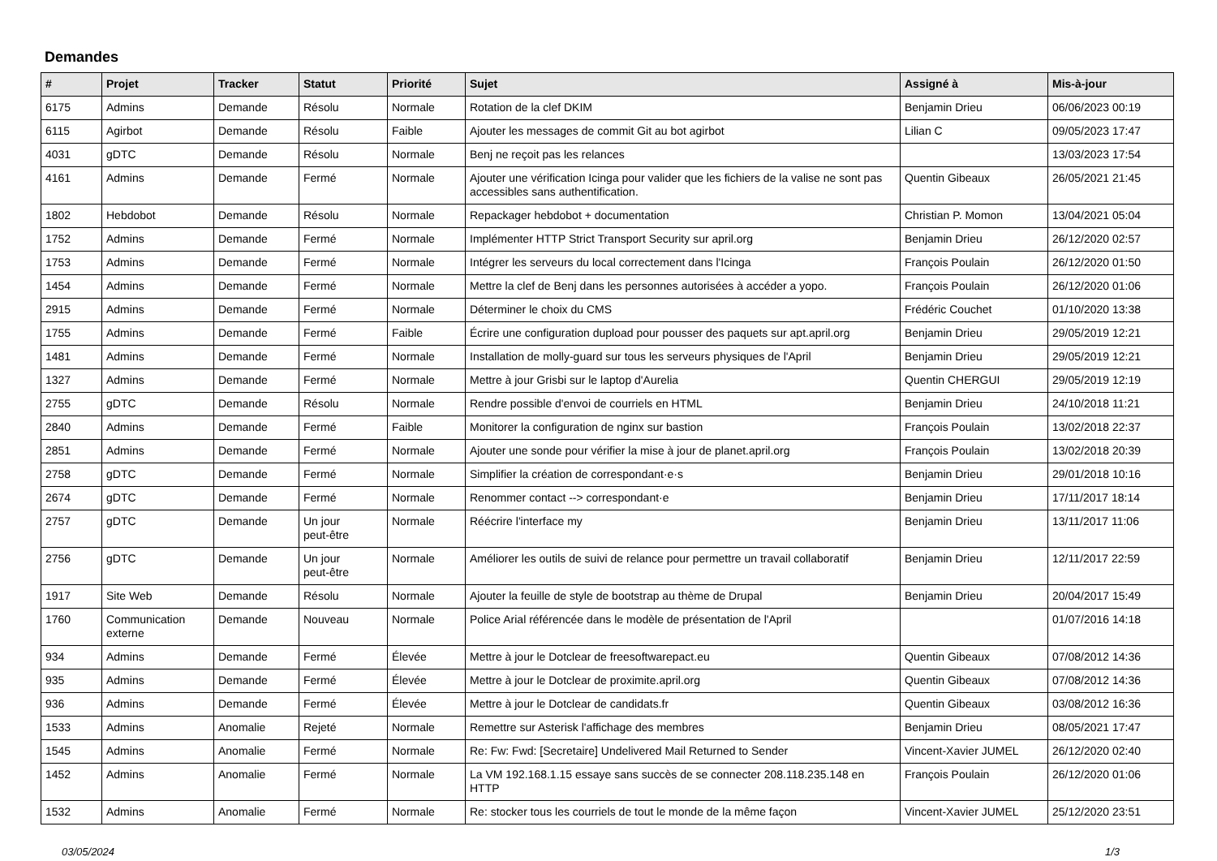Demandes
| # | Projet | Tracker | Statut | Priorité | Sujet | Assigné à | Mis-à-jour |
| --- | --- | --- | --- | --- | --- | --- | --- |
| 6175 | Admins | Demande | Résolu | Normale | Rotation de la clef DKIM | Benjamin Drieu | 06/06/2023 00:19 |
| 6115 | Agirbot | Demande | Résolu | Faible | Ajouter les messages de commit Git au bot agirbot | Lilian C | 09/05/2023 17:47 |
| 4031 | gDTC | Demande | Résolu | Normale | Benj ne reçoit pas les relances | | 13/03/2023 17:54 |
| 4161 | Admins | Demande | Fermé | Normale | Ajouter une vérification Icinga pour valider que les fichiers de la valise ne sont pas accessibles sans authentification. | Quentin Gibeaux | 26/05/2021 21:45 |
| 1802 | Hebdobot | Demande | Résolu | Normale | Repackager hebdobot + documentation | Christian P. Momon | 13/04/2021 05:04 |
| 1752 | Admins | Demande | Fermé | Normale | Implémenter HTTP Strict Transport Security sur april.org | Benjamin Drieu | 26/12/2020 02:57 |
| 1753 | Admins | Demande | Fermé | Normale | Intégrer les serveurs du local correctement dans l'Icinga | François Poulain | 26/12/2020 01:50 |
| 1454 | Admins | Demande | Fermé | Normale | Mettre la clef de Benj dans les personnes autorisées à accéder a yopo. | François Poulain | 26/12/2020 01:06 |
| 2915 | Admins | Demande | Fermé | Normale | Déterminer le choix du CMS | Frédéric Couchet | 01/10/2020 13:38 |
| 1755 | Admins | Demande | Fermé | Faible | Écrire une configuration dupload pour pousser des paquets sur apt.april.org | Benjamin Drieu | 29/05/2019 12:21 |
| 1481 | Admins | Demande | Fermé | Normale | Installation de molly-guard sur tous les serveurs physiques de l'April | Benjamin Drieu | 29/05/2019 12:21 |
| 1327 | Admins | Demande | Fermé | Normale | Mettre à jour Grisbi sur le laptop d'Aurelia | Quentin CHERGUI | 29/05/2019 12:19 |
| 2755 | gDTC | Demande | Résolu | Normale | Rendre possible d'envoi de courriels en HTML | Benjamin Drieu | 24/10/2018 11:21 |
| 2840 | Admins | Demande | Fermé | Faible | Monitorer la configuration de nginx sur bastion | François Poulain | 13/02/2018 22:37 |
| 2851 | Admins | Demande | Fermé | Normale | Ajouter une sonde pour vérifier la mise à jour de planet.april.org | François Poulain | 13/02/2018 20:39 |
| 2758 | gDTC | Demande | Fermé | Normale | Simplifier la création de correspondant·e·s | Benjamin Drieu | 29/01/2018 10:16 |
| 2674 | gDTC | Demande | Fermé | Normale | Renommer contact --> correspondant·e | Benjamin Drieu | 17/11/2017 18:14 |
| 2757 | gDTC | Demande | Un jour peut-être | Normale | Réécrire l'interface my | Benjamin Drieu | 13/11/2017 11:06 |
| 2756 | gDTC | Demande | Un jour peut-être | Normale | Améliorer les outils de suivi de relance pour permettre un travail collaboratif | Benjamin Drieu | 12/11/2017 22:59 |
| 1917 | Site Web | Demande | Résolu | Normale | Ajouter la feuille de style de bootstrap au thème de Drupal | Benjamin Drieu | 20/04/2017 15:49 |
| 1760 | Communication externe | Demande | Nouveau | Normale | Police Arial référencée dans le modèle de présentation de l'April | | 01/07/2016 14:18 |
| 934 | Admins | Demande | Fermé | Élevée | Mettre à jour le Dotclear de freesoftwarepact.eu | Quentin Gibeaux | 07/08/2012 14:36 |
| 935 | Admins | Demande | Fermé | Élevée | Mettre à jour le Dotclear de proximite.april.org | Quentin Gibeaux | 07/08/2012 14:36 |
| 936 | Admins | Demande | Fermé | Élevée | Mettre à jour le Dotclear de candidats.fr | Quentin Gibeaux | 03/08/2012 16:36 |
| 1533 | Admins | Anomalie | Rejeté | Normale | Remettre sur Asterisk l'affichage des membres | Benjamin Drieu | 08/05/2021 17:47 |
| 1545 | Admins | Anomalie | Fermé | Normale | Re: Fw: Fwd: [Secretaire] Undelivered Mail Returned to Sender | Vincent-Xavier JUMEL | 26/12/2020 02:40 |
| 1452 | Admins | Anomalie | Fermé | Normale | La VM 192.168.1.15 essaye sans succès de se connecter 208.118.235.148 en HTTP | François Poulain | 26/12/2020 01:06 |
| 1532 | Admins | Anomalie | Fermé | Normale | Re: stocker tous les courriels de tout le monde de la même façon | Vincent-Xavier JUMEL | 25/12/2020 23:51 |
03/05/2024 1/3